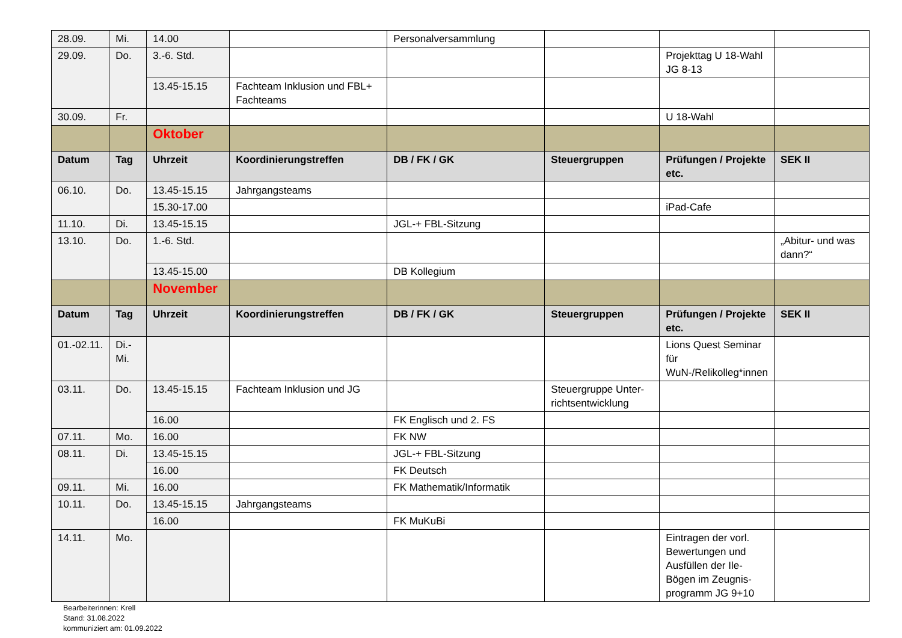| 28.09. | Mi. | 14.00 | | Personalversammlung | | | |
| 29.09. | Do. | 3.-6. Std. | | | | Projekttag U 18-Wahl JG 8-13 | |
| | | 13.45-15.15 | Fachteam Inklusion und FBL+ Fachteams | | | | |
| 30.09. | Fr. | | | | | U 18-Wahl | |
| | | Oktober | | | | | |
| Datum | Tag | Uhrzeit | Koordinierungstreffen | DB / FK / GK | Steuergruppen | Prüfungen / Projekte etc. | SEK II |
| 06.10. | Do. | 13.45-15.15 | Jahrgangsteams | | | | |
| | | 15.30-17.00 | | | | iPad-Cafe | |
| 11.10. | Di. | 13.45-15.15 | | JGL-+ FBL-Sitzung | | | |
| 13.10. | Do. | 1.-6. Std. | | | | | „Abitur- und was dann?“ |
| | | 13.45-15.00 | | DB Kollegium | | | |
| | | November | | | | | |
| Datum | Tag | Uhrzeit | Koordinierungstreffen | DB / FK / GK | Steuergruppen | Prüfungen / Projekte etc. | SEK II |
| 01.-02.11. | Di.-Mi. | | | | | Lions Quest Seminar für WuN-/Relikolleg*innen | |
| 03.11. | Do. | 13.45-15.15 | Fachteam Inklusion und JG | | Steuergruppe Unter-richtsentwicklung | | |
| | | 16.00 | | FK Englisch und 2. FS | | | |
| 07.11. | Mo. | 16.00 | | FK NW | | | |
| 08.11. | Di. | 13.45-15.15 | | JGL-+ FBL-Sitzung | | | |
| | | 16.00 | | FK Deutsch | | | |
| 09.11. | Mi. | 16.00 | | FK Mathematik/Informatik | | | |
| 10.11. | Do. | 13.45-15.15 | Jahrgangsteams | | | | |
| | | 16.00 | | FK MuKuBi | | | |
| 14.11. | Mo. | | | | | Eintragen der vorl. Bewertungen und Ausfüllen der Ile-Bögen im Zeugnis-programm JG 9+10 | |
Bearbeiterinnen: Krell
Stand: 31.08.2022
kommuniziert am: 01.09.2022